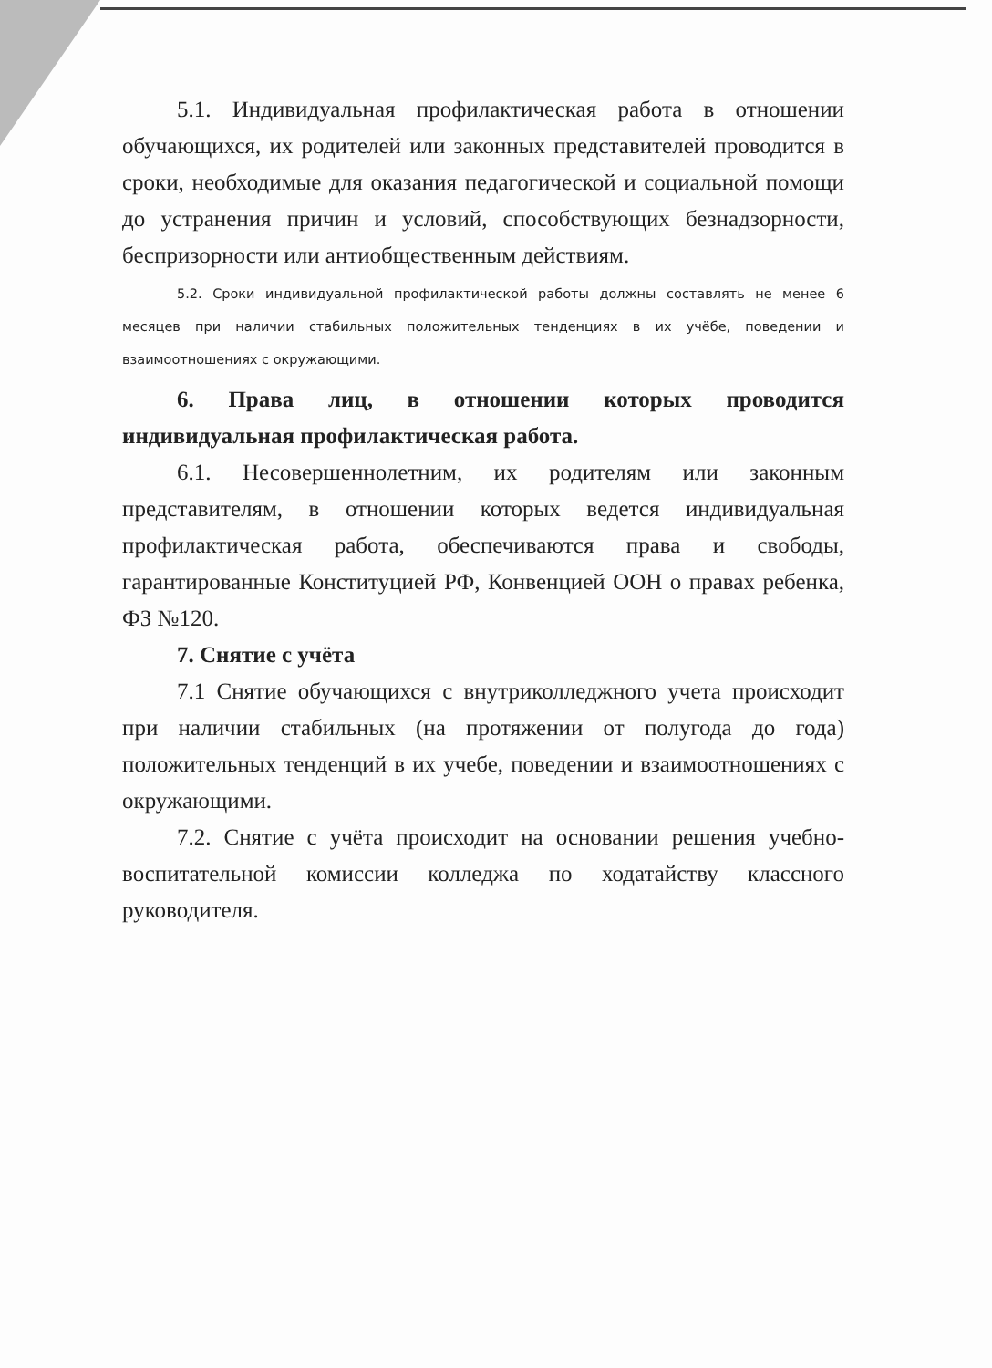5.1. Индивидуальная профилактическая работа в отношении обучающихся, их родителей или законных представителей проводится в сроки, необходимые для оказания педагогической и социальной помощи до устранения причин и условий, способствующих безнадзорности, беспризорности или антиобщественным действиям.
5.2. Сроки индивидуальной профилактической работы должны составлять не менее 6 месяцев при наличии стабильных положительных тенденциях в их учёбе, поведении и взаимоотношениях с окружающими.
6. Права лиц, в отношении которых проводится индивидуальная профилактическая работа.
6.1. Несовершеннолетним, их родителям или законным представителям, в отношении которых ведется индивидуальная профилактическая работа, обеспечиваются права и свободы, гарантированные Конституцией РФ, Конвенцией ООН о правах ребенка, ФЗ №120.
7. Снятие с учёта
7.1 Снятие обучающихся с внутриколледжного учета происходит при наличии стабильных (на протяжении от полугода до года) положительных тенденций в их учебе, поведении и взаимоотношениях с окружающими.
7.2. Снятие с учёта происходит на основании решения учебно-воспитательной комиссии колледжа по ходатайству классного руководителя.